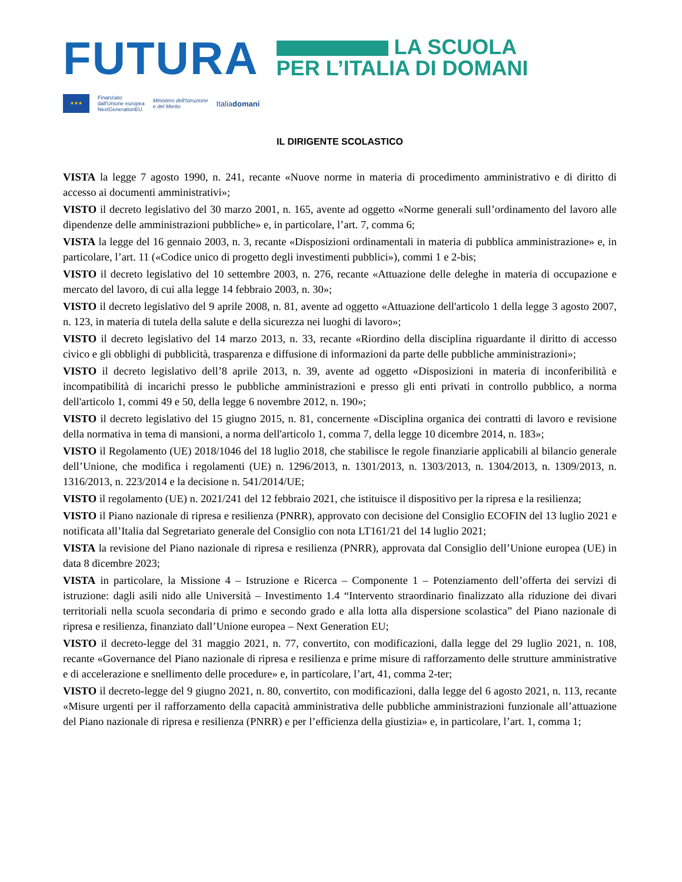FUTURA
LA SCUOLA
PER L’ITALIA DI DOMANI
★★★
Finanziato
dall'Unione europea
NextGenerationEU
Ministero dell'Istruzione
e del Merito
Italiadomani
IL DIRIGENTE SCOLASTICO
VISTA la legge 7 agosto 1990, n. 241, recante «Nuove norme in materia di procedimento amministrativo e di diritto di accesso ai documenti amministrativi»;
VISTO il decreto legislativo del 30 marzo 2001, n. 165, avente ad oggetto «Norme generali sull’ordinamento del lavoro alle dipendenze delle amministrazioni pubbliche» e, in particolare, l’art. 7, comma 6;
VISTA la legge del 16 gennaio 2003, n. 3, recante «Disposizioni ordinamentali in materia di pubblica amministrazione» e, in particolare, l’art. 11 («Codice unico di progetto degli investimenti pubblici»), commi 1 e 2-bis;
VISTO il decreto legislativo del 10 settembre 2003, n. 276, recante «Attuazione delle deleghe in materia di occupazione e mercato del lavoro, di cui alla legge 14 febbraio 2003, n. 30»;
VISTO il decreto legislativo del 9 aprile 2008, n. 81, avente ad oggetto «Attuazione dell'articolo 1 della legge 3 agosto 2007, n. 123, in materia di tutela della salute e della sicurezza nei luoghi di lavoro»;
VISTO il decreto legislativo del 14 marzo 2013, n. 33, recante «Riordino della disciplina riguardante il diritto di accesso civico e gli obblighi di pubblicità, trasparenza e diffusione di informazioni da parte delle pubbliche amministrazioni»;
VISTO il decreto legislativo dell’8 aprile 2013, n. 39, avente ad oggetto «Disposizioni in materia di inconferibilità e incompatibilità di incarichi presso le pubbliche amministrazioni e presso gli enti privati in controllo pubblico, a norma dell'articolo 1, commi 49 e 50, della legge 6 novembre 2012, n. 190»;
VISTO il decreto legislativo del 15 giugno 2015, n. 81, concernente «Disciplina organica dei contratti di lavoro e revisione della normativa in tema di mansioni, a norma dell'articolo 1, comma 7, della legge 10 dicembre 2014, n. 183»;
VISTO il Regolamento (UE) 2018/1046 del 18 luglio 2018, che stabilisce le regole finanziarie applicabili al bilancio generale dell’Unione, che modifica i regolamenti (UE) n. 1296/2013, n. 1301/2013, n. 1303/2013, n. 1304/2013, n. 1309/2013, n. 1316/2013, n. 223/2014 e la decisione n. 541/2014/UE;
VISTO il regolamento (UE) n. 2021/241 del 12 febbraio 2021, che istituisce il dispositivo per la ripresa e la resilienza;
VISTO il Piano nazionale di ripresa e resilienza (PNRR), approvato con decisione del Consiglio ECOFIN del 13 luglio 2021 e notificata all’Italia dal Segretariato generale del Consiglio con nota LT161/21 del 14 luglio 2021;
VISTA la revisione del Piano nazionale di ripresa e resilienza (PNRR), approvata dal Consiglio dell’Unione europea (UE) in data 8 dicembre 2023;
VISTA in particolare, la Missione 4 – Istruzione e Ricerca – Componente 1 – Potenziamento dell’offerta dei servizi di istruzione: dagli asili nido alle Università – Investimento 1.4 “Intervento straordinario finalizzato alla riduzione dei divari territoriali nella scuola secondaria di primo e secondo grado e alla lotta alla dispersione scolastica” del Piano nazionale di ripresa e resilienza, finanziato dall’Unione europea – Next Generation EU;
VISTO il decreto-legge del 31 maggio 2021, n. 77, convertito, con modificazioni, dalla legge del 29 luglio 2021, n. 108, recante «Governance del Piano nazionale di ripresa e resilienza e prime misure di rafforzamento delle strutture amministrative e di accelerazione e snellimento delle procedure» e, in particolare, l’art, 41, comma 2-ter;
VISTO il decreto-legge del 9 giugno 2021, n. 80, convertito, con modificazioni, dalla legge del 6 agosto 2021, n. 113, recante «Misure urgenti per il rafforzamento della capacità amministrativa delle pubbliche amministrazioni funzionale all’attuazione del Piano nazionale di ripresa e resilienza (PNRR) e per l’efficienza della giustizia» e, in particolare, l’art. 1, comma 1;